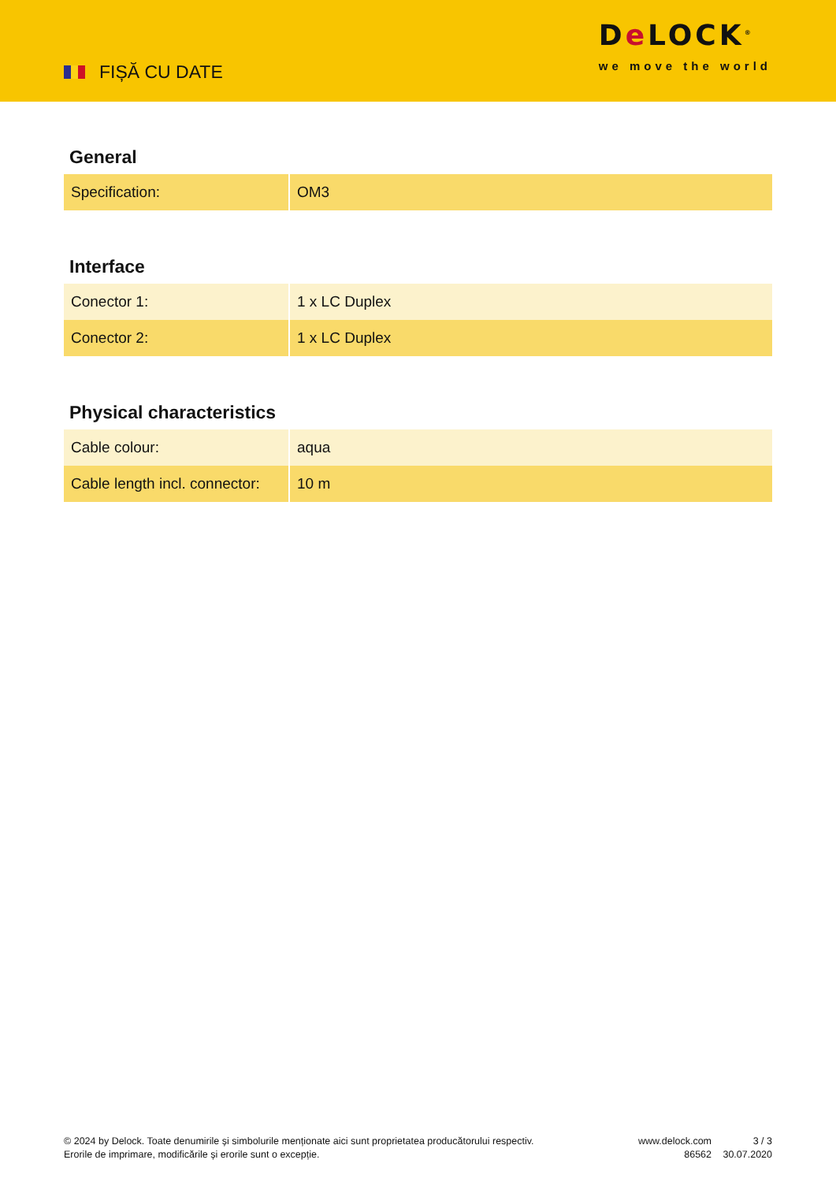FIȘĂ CU DATE
De LOCK<sup>®</sup>
we move the world
General
| Specification: | OM3 |
Interface
| Conector 1: | 1 x LC Duplex |
| Conector 2: | 1 x LC Duplex |
Physical characteristics
| Cable colour: | aqua |
| Cable length incl. connector: | 10 m |
© 2024 by Delock. Toate denumirile și simbolurile menționate aici sunt proprietatea producătorului respectiv. Erorile de imprimare, modificările și erorile sunt o excepție.
www.delock.com
86562
3 / 3
30.07.2020